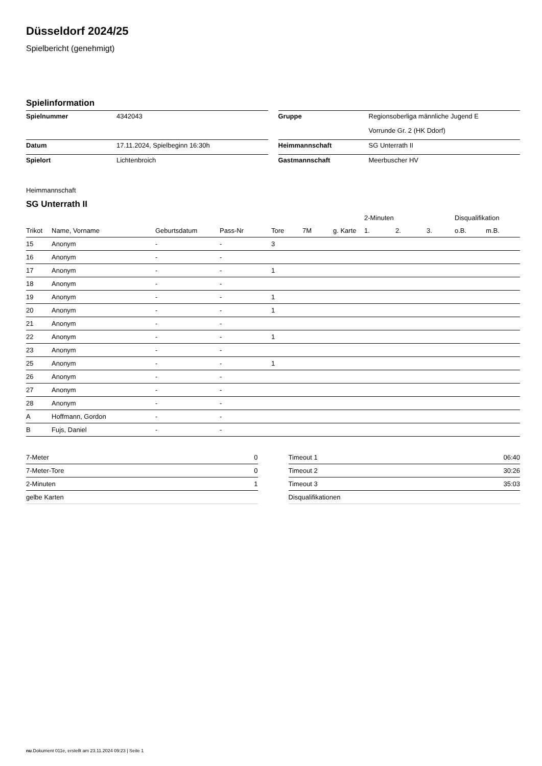Düsseldorf 2024/25
Spielbericht (genehmigt)
Spielinformation
| Spielnummer | 4342043 |
| Datum | 17.11.2024, Spielbeginn 16:30h |
| Spielort | Lichtenbroich |
| Gruppe | Regionsoberliga männliche Jugend E |
| | Vorrunde Gr. 2 (HK Ddorf) |
| Heimmannschaft | SG Unterrath II |
| Gastmannschaft | Meerbuscher HV |
Heimmannschaft
SG Unterrath II
| | | | | | | | | 2-Minuten | | | Disqualifikation | |
| --- | --- | --- | --- | --- | --- | --- | --- | --- | --- | --- | --- | --- |
| Trikot | Name, Vorname | Geburtsdatum | Pass-Nr | Tore | 7M | g. Karte | | 1. | 2. | 3. | o.B. | m.B. |
| 15 | Anonym | - | - | 3 | | | | | | | | |
| 16 | Anonym | - | - | | | | | | | | | |
| 17 | Anonym | - | - | 1 | | | | | | | | |
| 18 | Anonym | - | - | | | | | | | | | |
| 19 | Anonym | - | - | 1 | | | | | | | | |
| 20 | Anonym | - | - | 1 | | | | | | | | |
| 21 | Anonym | - | - | | | | | | | | | |
| 22 | Anonym | - | - | 1 | | | | | | | | |
| 23 | Anonym | - | - | | | | | | | | | |
| 25 | Anonym | - | - | 1 | | | | | | | | |
| 26 | Anonym | - | - | | | | | | | | | |
| 27 | Anonym | - | - | | | | | | | | | |
| 28 | Anonym | - | - | | | | | | | | | |
| A | Hoffmann, Gordon | - | - | | | | | | | | | |
| B | Fujs, Daniel | - | - | | | | | | | | | |
| 7-Meter | 0 |
| 7-Meter-Tore | 0 |
| 2-Minuten | 1 |
| gelbe Karten | |
| Timeout 1 | 06:40 |
| Timeout 2 | 30:26 |
| Timeout 3 | 35:03 |
| Disqualifikationen | |
nu.Dokument 011e, erstellt am 23.11.2024 09:23 | Seite 1